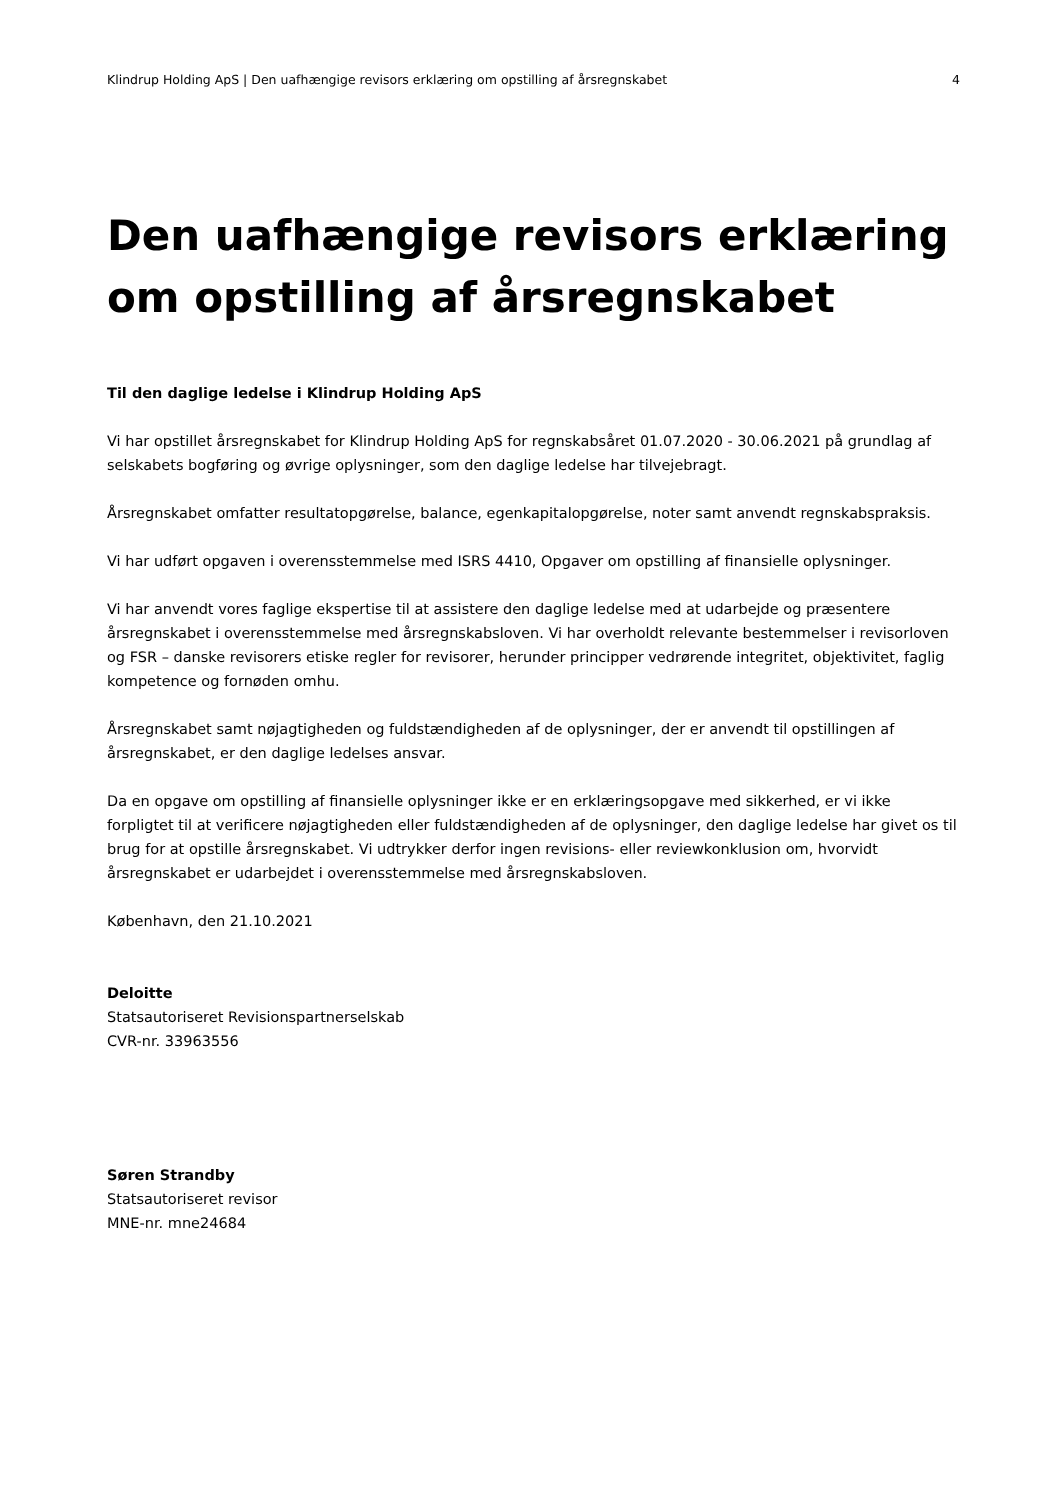Klindrup Holding ApS | Den uafhængige revisors erklæring om opstilling af årsregnskabet 4
Den uafhængige revisors erklæring om opstilling af årsregnskabet
Til den daglige ledelse i Klindrup Holding ApS
Vi har opstillet årsregnskabet for Klindrup Holding ApS for regnskabsåret 01.07.2020 - 30.06.2021 på grundlag af selskabets bogføring og øvrige oplysninger, som den daglige ledelse har tilvejebragt.
Årsregnskabet omfatter resultatopgørelse, balance, egenkapitalopgørelse, noter samt anvendt regnskabspraksis.
Vi har udført opgaven i overensstemmelse med ISRS 4410, Opgaver om opstilling af finansielle oplysninger.
Vi har anvendt vores faglige ekspertise til at assistere den daglige ledelse med at udarbejde og præsentere årsregnskabet i overensstemmelse med årsregnskabsloven. Vi har overholdt relevante bestemmelser i revisorloven og FSR – danske revisorers etiske regler for revisorer, herunder principper vedrørende integritet, objektivitet, faglig kompetence og fornøden omhu.
Årsregnskabet samt nøjagtigheden og fuldstændigheden af de oplysninger, der er anvendt til opstillingen af årsregnskabet, er den daglige ledelses ansvar.
Da en opgave om opstilling af finansielle oplysninger ikke er en erklæringsopgave med sikkerhed, er vi ikke forpligtet til at verificere nøjagtigheden eller fuldstændigheden af de oplysninger, den daglige ledelse har givet os til brug for at opstille årsregnskabet. Vi udtrykker derfor ingen revisions- eller reviewkonklusion om, hvorvidt årsregnskabet er udarbejdet i overensstemmelse med årsregnskabsloven.
København, den 21.10.2021
Deloitte
Statsautoriseret Revisionspartnerselskab
CVR-nr. 33963556
Søren Strandby
Statsautoriseret revisor
MNE-nr. mne24684